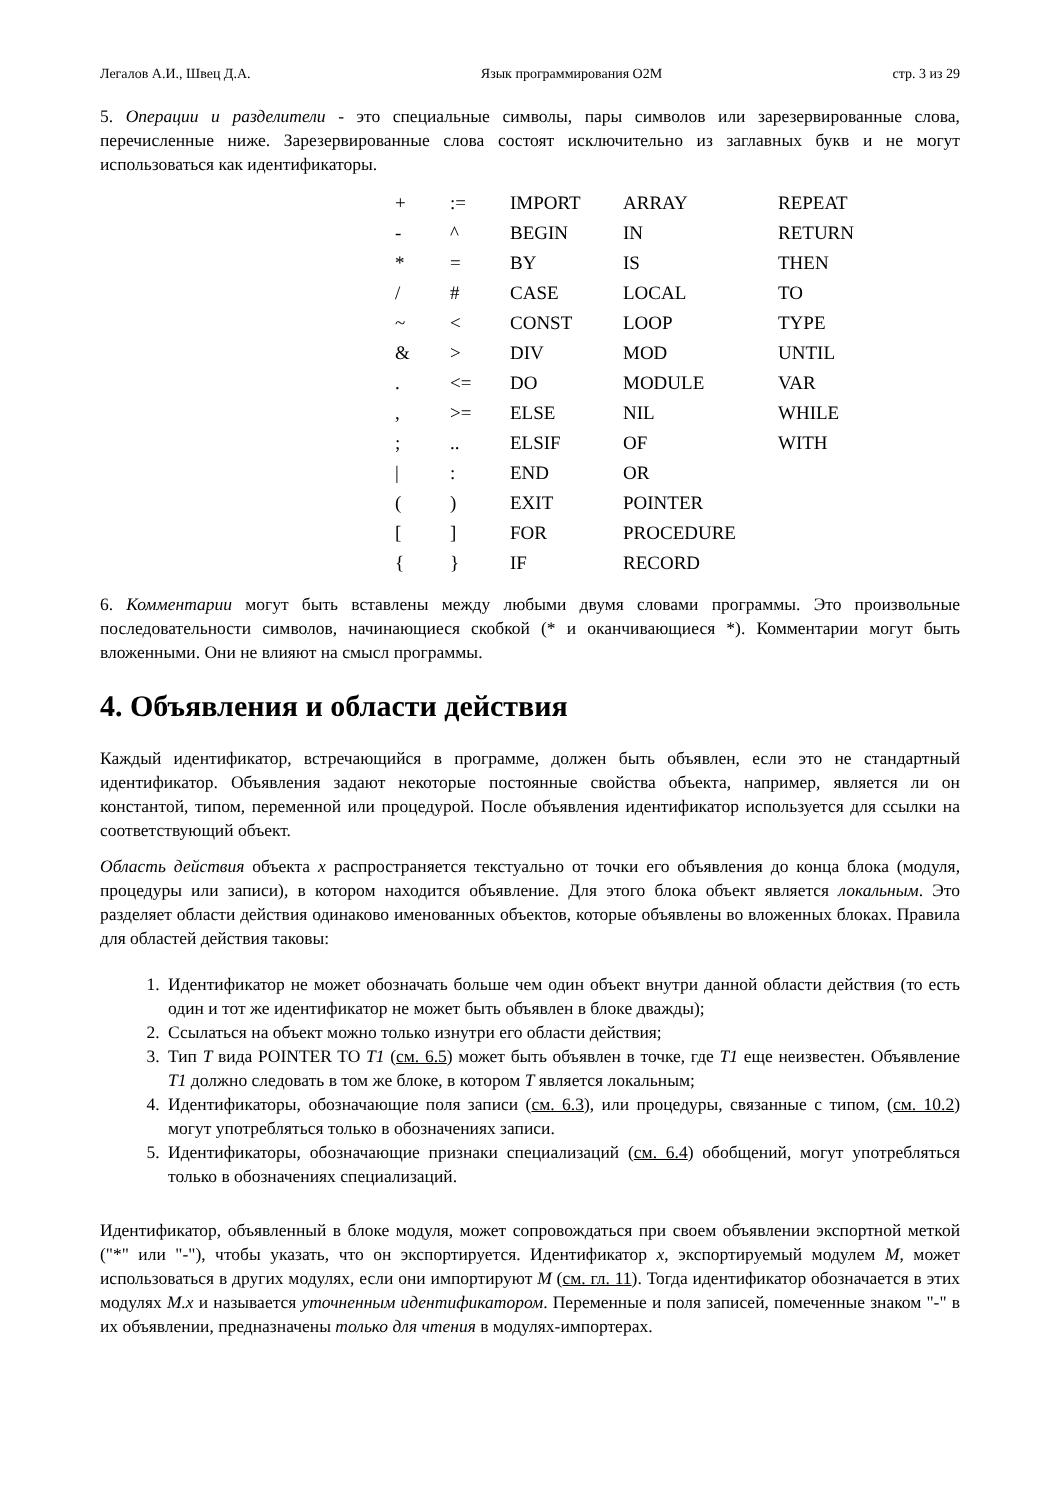Легалов А.И., Швец Д.А. Язык программирования O2M стр. 3 из 29
5. Операции и разделители - это специальные символы, пары символов или зарезервированные слова, перечисленные ниже. Зарезервированные слова состоят исключительно из заглавных букв и не могут использоваться как идентификаторы.
| + | := | IMPORT | ARRAY | REPEAT |
| - | ^ | BEGIN | IN | RETURN |
| * | = | BY | IS | THEN |
| / | # | CASE | LOCAL | TO |
| ~ | < | CONST | LOOP | TYPE |
| & | > | DIV | MOD | UNTIL |
| . | <= | DO | MODULE | VAR |
| , | >= | ELSE | NIL | WHILE |
| ; | .. | ELSIF | OF | WITH |
| / | : | END | OR | |
| ( | ) | EXIT | POINTER | |
| [ | ] | FOR | PROCEDURE | |
| { | } | IF | RECORD | |
6. Комментарии могут быть вставлены между любыми двумя словами программы. Это произвольные последовательности символов, начинающиеся скобкой (* и оканчивающиеся *). Комментарии могут быть вложенными. Они не влияют на смысл программы.
4. Объявления и области действия
Каждый идентификатор, встречающийся в программе, должен быть объявлен, если это не стандартный идентификатор. Объявления задают некоторые постоянные свойства объекта, например, является ли он константой, типом, переменной или процедурой. После объявления идентификатор используется для ссылки на соответствующий объект.
Область действия объекта x распространяется текстуально от точки его объявления до конца блока (модуля, процедуры или записи), в котором находится объявление. Для этого блока объект является локальным. Это разделяет области действия одинаково именованных объектов, которые объявлены во вложенных блоках. Правила для областей действия таковы:
1. Идентификатор не может обозначать больше чем один объект внутри данной области действия (то есть один и тот же идентификатор не может быть объявлен в блоке дважды);
2. Ссылаться на объект можно только изнутри его области действия;
3. Тип T вида POINTER TO T1 (см. 6.5) может быть объявлен в точке, где T1 еще неизвестен. Объявление T1 должно следовать в том же блоке, в котором T является локальным;
4. Идентификаторы, обозначающие поля записи (см. 6.3), или процедуры, связанные с типом, (см. 10.2) могут употребляться только в обозначениях записи.
5. Идентификаторы, обозначающие признаки специализаций (см. 6.4) обобщений, могут употребляться только в обозначениях специализаций.
Идентификатор, объявленный в блоке модуля, может сопровождаться при своем объявлении экспортной меткой ("*" или "-"), чтобы указать, что он экспортируется. Идентификатор x, экспортируемый модулем M, может использоваться в других модулях, если они импортируют M (см. гл. 11). Тогда идентификатор обозначается в этих модулях M.x и называется уточненным идентификатором. Переменные и поля записей, помеченные знаком "-" в их объявлении, предназначены только для чтения в модулях-импортерах.